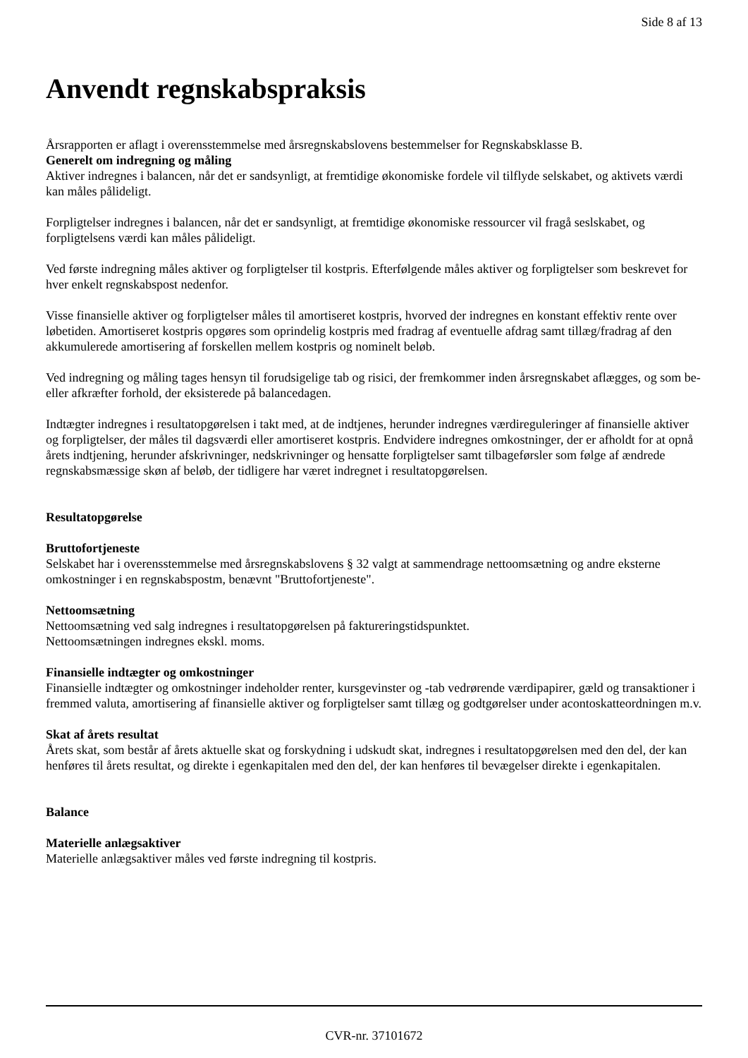Side 8 af 13
Anvendt regnskabspraksis
Årsrapporten er aflagt i overensstemmelse med årsregnskabslovens bestemmelser for Regnskabsklasse B.
Generelt om indregning og måling
Aktiver indregnes i balancen, når det er sandsynligt, at fremtidige økonomiske fordele vil tilflyde selskabet, og aktivets værdi kan måles pålideligt.
Forpligtelser indregnes i balancen, når det er sandsynligt, at fremtidige økonomiske ressourcer vil fragå seslskabet, og forpligtelsens værdi kan måles pålideligt.
Ved første indregning måles aktiver og forpligtelser til kostpris. Efterfølgende måles aktiver og forpligtelser som beskrevet for hver enkelt regnskabspost nedenfor.
Visse finansielle aktiver og forpligtelser måles til amortiseret kostpris, hvorved der indregnes en konstant effektiv rente over løbetiden. Amortiseret kostpris opgøres som oprindelig kostpris med fradrag af eventuelle afdrag samt tillæg/fradrag af den akkumulerede amortisering af forskellen mellem kostpris og nominelt beløb.
Ved indregning og måling tages hensyn til forudsigelige tab og risici, der fremkommer inden årsregnskabet aflægges, og som be- eller afkræfter forhold, der eksisterede på balancedagen.
Indtægter indregnes i resultatopgørelsen i takt med, at de indtjenes, herunder indregnes værdireguleringer af finansielle aktiver og forpligtelser, der måles til dagsværdi eller amortiseret kostpris. Endvidere indregnes omkostninger, der er afholdt for at opnå årets indtjening, herunder afskrivninger, nedskrivninger og hensatte forpligtelser samt tilbageførsler som følge af ændrede regnskabsmæssige skøn af beløb, der tidligere har været indregnet i resultatopgørelsen.
Resultatopgørelse
Bruttofortjeneste
Selskabet har i overensstemmelse med årsregnskabslovens § 32 valgt at sammendrage nettoomsætning og andre eksterne omkostninger i en regnskabspostm, benævnt "Bruttofortjeneste".
Nettoomsætning
Nettoomsætning ved salg indregnes i resultatopgørelsen på faktureringstidspunktet.
Nettoomsætningen indregnes ekskl. moms.
Finansielle indtægter og omkostninger
Finansielle indtægter og omkostninger indeholder renter, kursgevinster og -tab vedrørende værdipapirer, gæld og transaktioner i fremmed valuta, amortisering af finansielle aktiver og forpligtelser samt tillæg og godtgørelser under acontoskatteordningen m.v.
Skat af årets resultat
Årets skat, som består af årets aktuelle skat og forskydning i udskudt skat, indregnes i resultatopgørelsen med den del, der kan henføres til årets resultat, og direkte i egenkapitalen med den del, der kan henføres til bevægelser direkte i egenkapitalen.
Balance
Materielle anlægsaktiver
Materielle anlægsaktiver måles ved første indregning til kostpris.
CVR-nr. 37101672